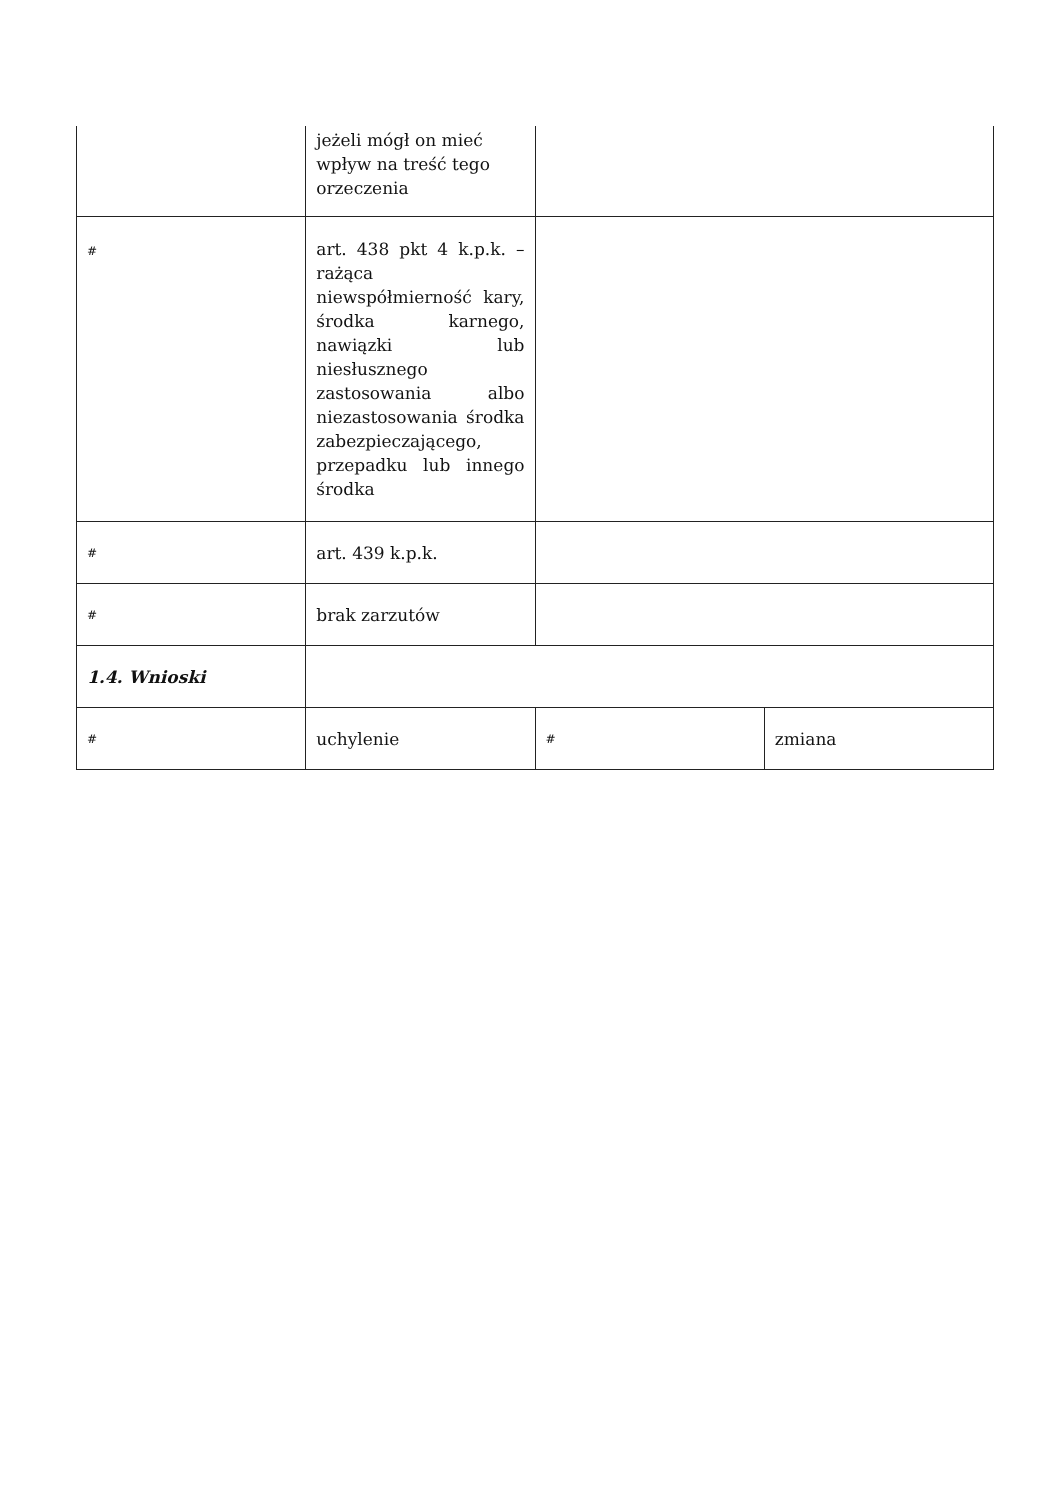| | jeżeli mógł on mieć wpływ na treść tego orzeczenia | | |
| # | art. 438 pkt 4 k.p.k. – rażąca niewspółmierność kary, środka karnego, nawiązki lub niesłusznego zastosowania albo niezastosowania środka zabezpieczającego, przepadku lub innego środka | | |
| # | art. 439 k.p.k. | | |
| # | brak zarzutów | | |
| 1.4. Wnioski | | | |
| # | uchylenie | # | zmiana |